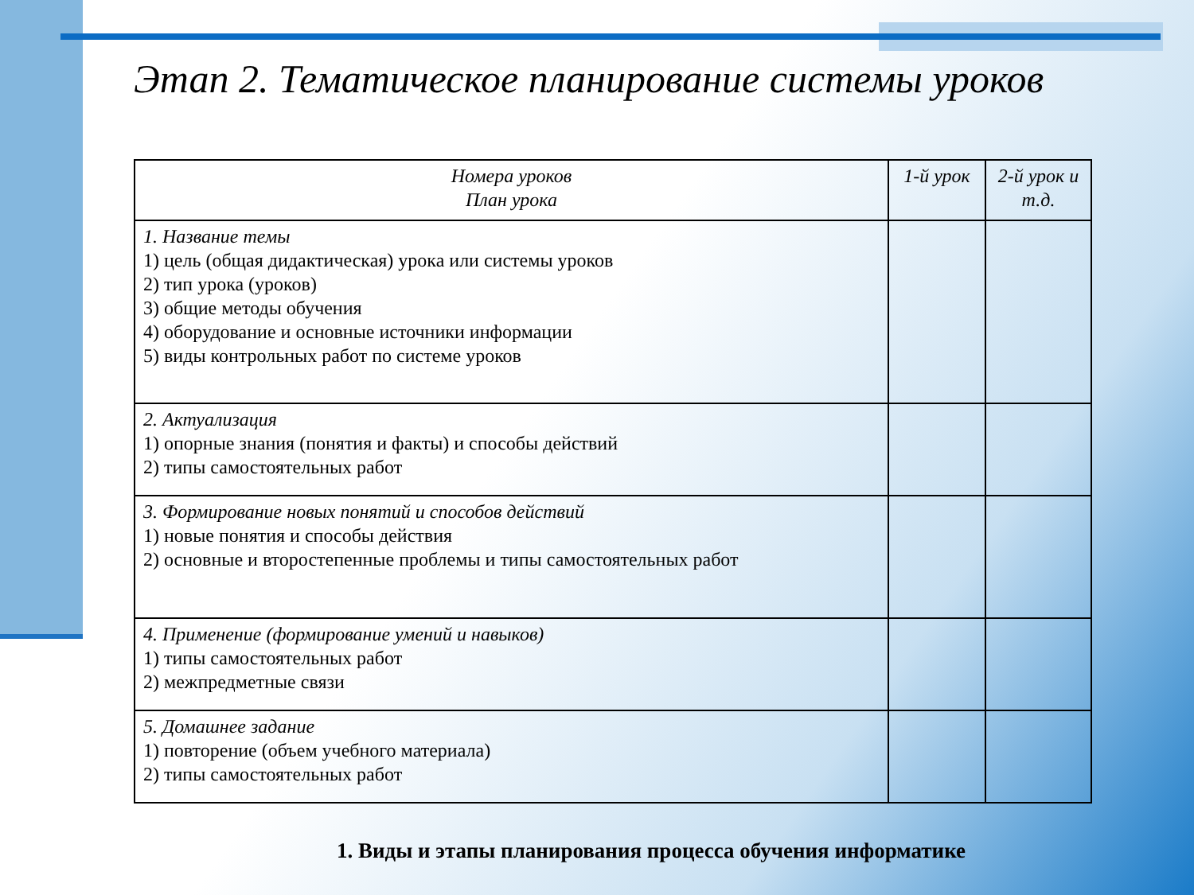Этап 2. Тематическое планирование системы уроков
| Номера уроков План урока | 1-й урок | 2-й урок и т.д. |
| --- | --- | --- |
| 1. Название темы 1) цель (общая дидактическая) урока или системы уроков 2) тип урока (уроков) 3) общие методы обучения 4) оборудование и основные источники информации 5) виды контрольных работ по системе уроков | | |
| 2. Актуализация 1) опорные знания (понятия и факты) и способы действий 2) типы самостоятельных работ | | |
| 3. Формирование новых понятий и способов действий 1) новые понятия и способы действия 2) основные и второстепенные проблемы и типы самостоятельных работ | | |
| 4. Применение (формирование умений и навыков) 1) типы самостоятельных работ 2) межпредметные связи | | |
| 5. Домашнее задание 1) повторение (объем учебного материала) 2) типы самостоятельных работ | | |
1. Виды и этапы планирования процесса обучения информатике